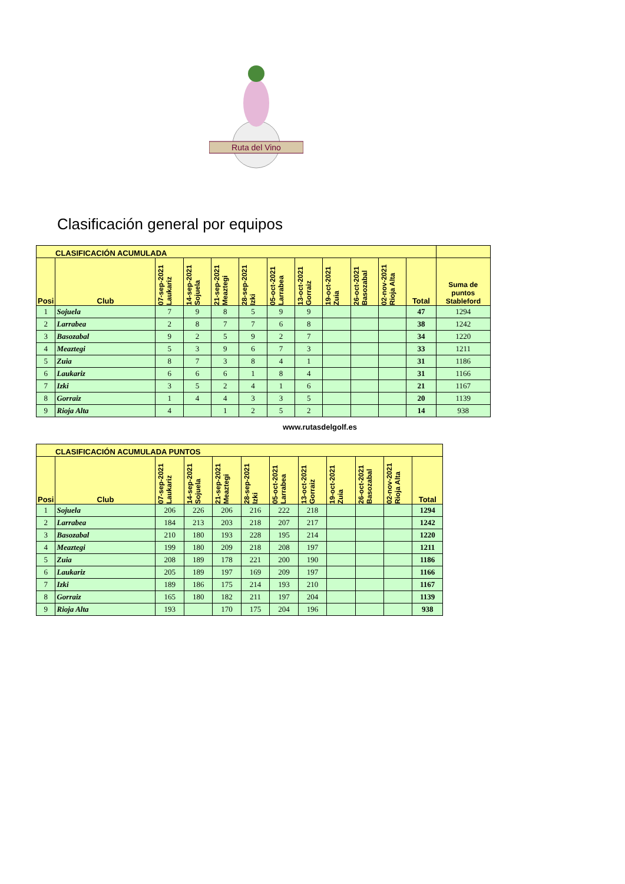Ruta del Vino
Clasificación general por equipos
| CLASIFICACIÓN ACUMULADA | | | | | | | | | | | | |
| --- | --- | --- | --- | --- | --- | --- | --- | --- | --- | --- | --- | --- |
| Posi | Club | 07-sep-2021 Laukariz | 14-sep-2021 Sojuela | 21-sep-2021 Meaztegi | 28-sep-2021 Izki | 05-oct-2021 Larrabea | 13-oct-2021 Gorraiz | 19-oct-2021 Zuia | 26-oct-2021 Basozabal | 02-nov-2021 Rioja Alta | Total | Suma de puntos Stableford |
| 1 | Sojuela | 7 | 9 | 8 | 5 | 9 | 9 | | | | 47 | 1294 |
| 2 | Larrabea | 2 | 8 | 7 | 7 | 6 | 8 | | | | 38 | 1242 |
| 3 | Basozabal | 9 | 2 | 5 | 9 | 2 | 7 | | | | 34 | 1220 |
| 4 | Meaztegi | 5 | 3 | 9 | 6 | 7 | 3 | | | | 33 | 1211 |
| 5 | Zuia | 8 | 7 | 3 | 8 | 4 | 1 | | | | 31 | 1186 |
| 6 | Laukariz | 6 | 6 | 6 | 1 | 8 | 4 | | | | 31 | 1166 |
| 7 | Izki | 3 | 5 | 2 | 4 | 1 | 6 | | | | 21 | 1167 |
| 8 | Gorraiz | 1 | 4 | 4 | 3 | 3 | 5 | | | | 20 | 1139 |
| 9 | Rioja Alta | 4 | | 1 | 2 | 5 | 2 | | | | 14 | 938 |
www.rutasdelgolf.es
| CLASIFICACIÓN ACUMULADA PUNTOS | | | | | | | | | | | |
| --- | --- | --- | --- | --- | --- | --- | --- | --- | --- | --- | --- |
| Posi | Club | 07-sep-2021 Laukariz | 14-sep-2021 Sojuela | 21-sep-2021 Meaztegi | 28-sep-2021 Izki | 05-oct-2021 Larrabea | 13-oct-2021 Gorraiz | 19-oct-2021 Zuia | 26-oct-2021 Basozabal | 02-nov-2021 Rioja Alta | Total |
| 1 | Sojuela | 206 | 226 | 206 | 216 | 222 | 218 | | | | 1294 |
| 2 | Larrabea | 184 | 213 | 203 | 218 | 207 | 217 | | | | 1242 |
| 3 | Basozabal | 210 | 180 | 193 | 228 | 195 | 214 | | | | 1220 |
| 4 | Meaztegi | 199 | 180 | 209 | 218 | 208 | 197 | | | | 1211 |
| 5 | Zuia | 208 | 189 | 178 | 221 | 200 | 190 | | | | 1186 |
| 6 | Laukariz | 205 | 189 | 197 | 169 | 209 | 197 | | | | 1166 |
| 7 | Izki | 189 | 186 | 175 | 214 | 193 | 210 | | | | 1167 |
| 8 | Gorraiz | 165 | 180 | 182 | 211 | 197 | 204 | | | | 1139 |
| 9 | Rioja Alta | 193 | | 170 | 175 | 204 | 196 | | | | 938 |